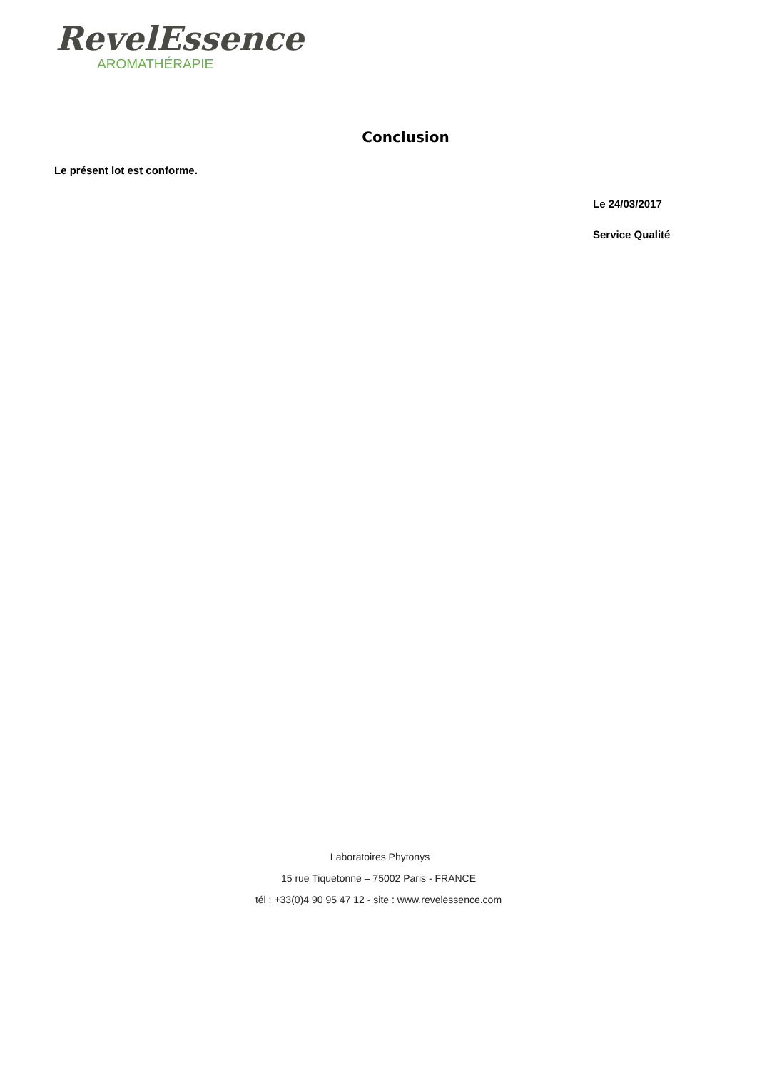RevelEssence
AROMATHÉRAPIE
Conclusion
Le présent lot est conforme.
Le 24/03/2017
Service Qualité
Laboratoires Phytonys
15 rue Tiquetonne – 75002 Paris - FRANCE
tél : +33(0)4 90 95 47 12 - site : www.revelessence.com